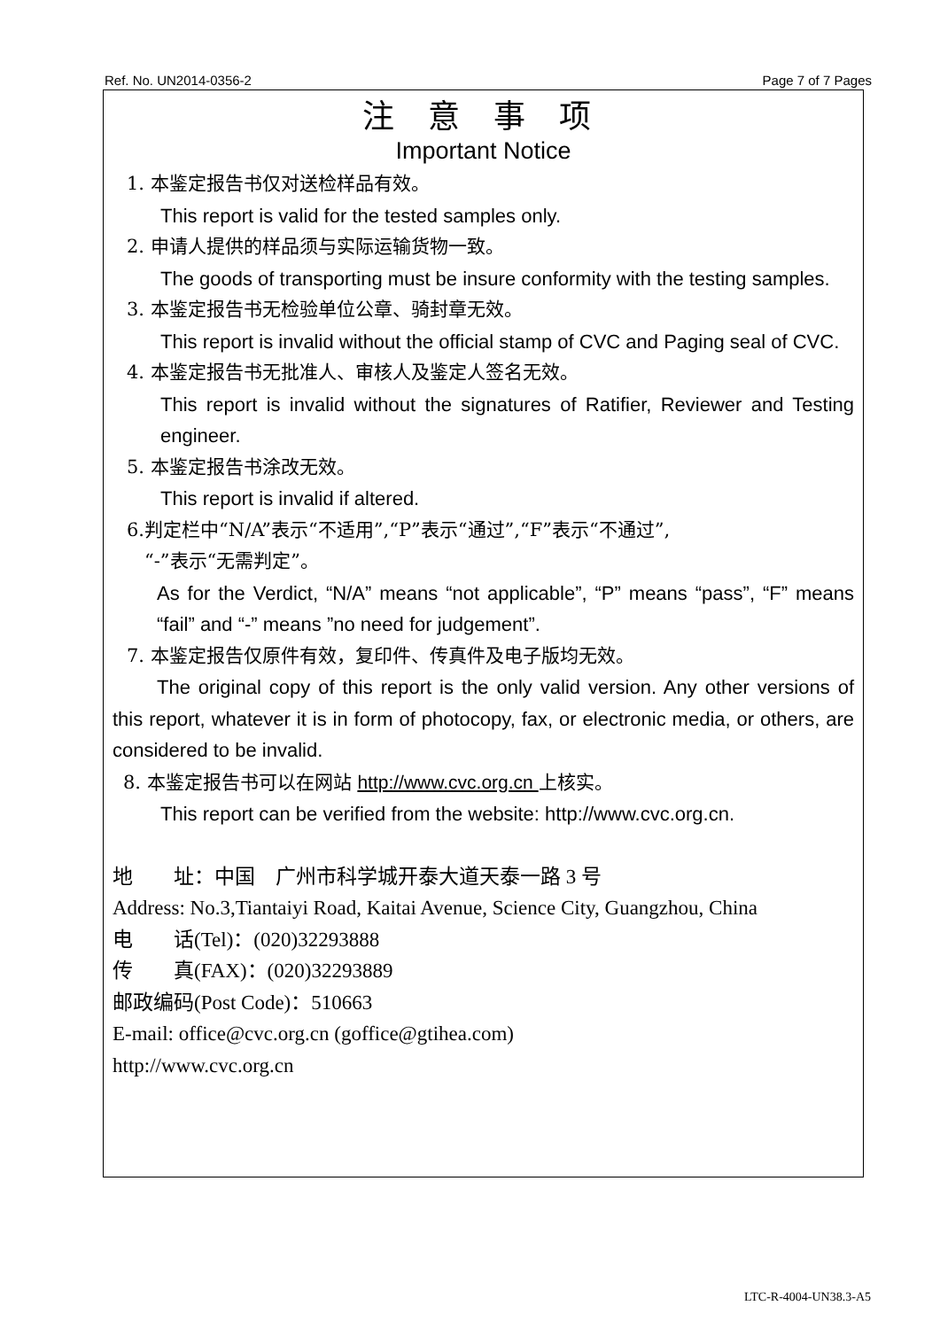Ref. No. UN2014-0356-2 Page 7 of 7 Pages
注 意 事 项
Important Notice
1. 本鉴定报告书仅对送检样品有效。
This report is valid for the tested samples only.
2. 申请人提供的样品须与实际运输货物一致。
The goods of transporting must be insure conformity with the testing samples.
3. 本鉴定报告书无检验单位公章、骑封章无效。
This report is invalid without the official stamp of CVC and Paging seal of CVC.
4. 本鉴定报告书无批准人、审核人及鉴定人签名无效。
This report is invalid without the signatures of Ratifier, Reviewer and Testing engineer.
5. 本鉴定报告书涂改无效。
This report is invalid if altered.
6.判定栏中“N/A”表示“不适用”,“P”表示“通过”,“F”表示“不通过”,
“-”表示“无需判定”。
As for the Verdict, “N/A” means “not applicable”, “P” means “pass”, “F” means “fail” and “-” means ”no need for judgement”.
7. 本鉴定报告仅原件有效，复印件、传真件及电子版均无效。
The original copy of this report is the only valid version. Any other versions of this report, whatever it is in form of photocopy, fax, or electronic media, or others, are considered to be invalid.
8. 本鉴定报告书可以在网站 http://www.cvc.org.cn 上核实。
This report can be verified from the website: http://www.cvc.org.cn.
地　　址：中国　广州市科学城开泰大道天泰一路 3 号
Address: No.3,Tiantaiyi Road, Kaitai Avenue, Science City, Guangzhou, China
电　　话(Tel)：(020)32293888
传　　真(FAX)：(020)32293889
邮政编码(Post Code)：510663
E-mail: office@cvc.org.cn (goffice@gtihea.com)
http://www.cvc.org.cn
LTC-R-4004-UN38.3-A5